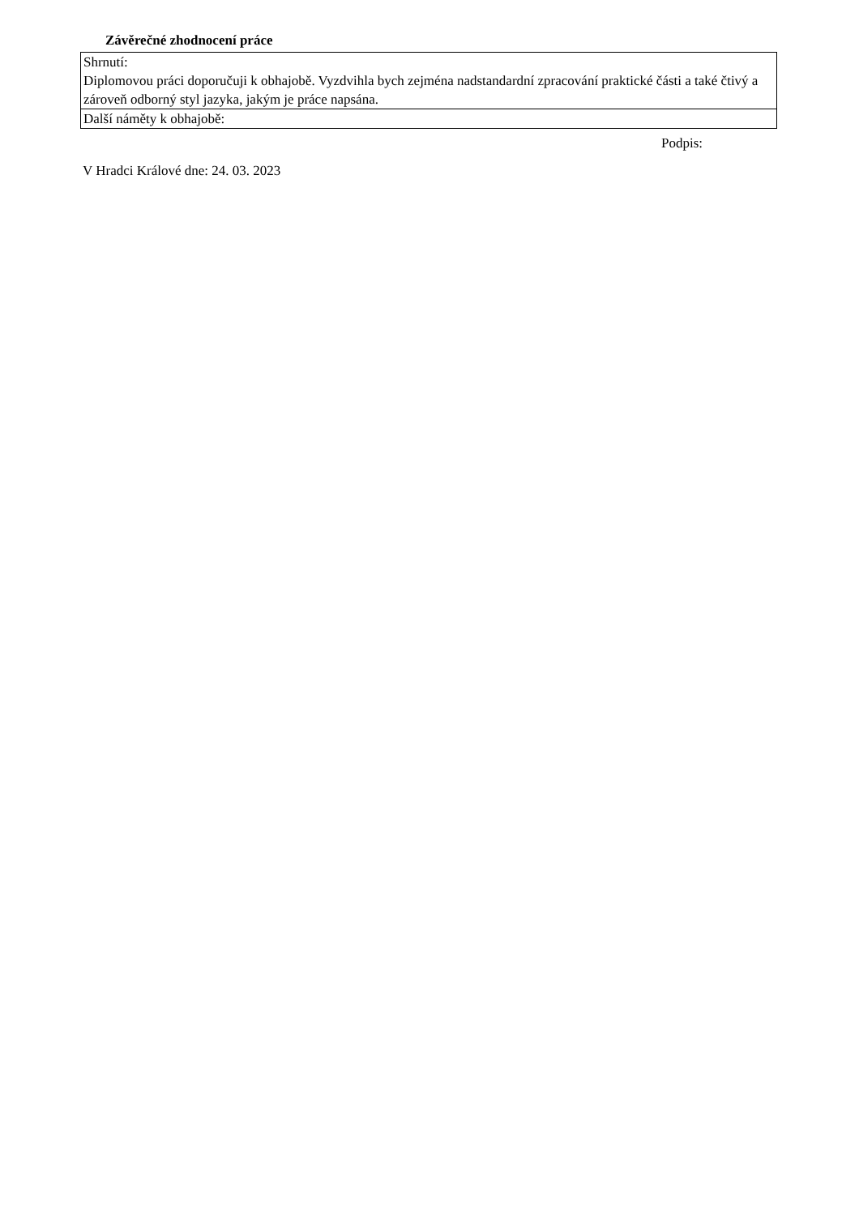Závěrečné zhodnocení práce
| Shrnutí: |
| Diplomovou práci doporučuji k obhajobě. Vyzdvihla bych zejména nadstandardní zpracování praktické části a také čtivý a zároveň odborný styl jazyka, jakým je práce napsána. |
| Další náměty k obhajobě: |
Podpis:
V Hradci Králové dne: 24. 03. 2023